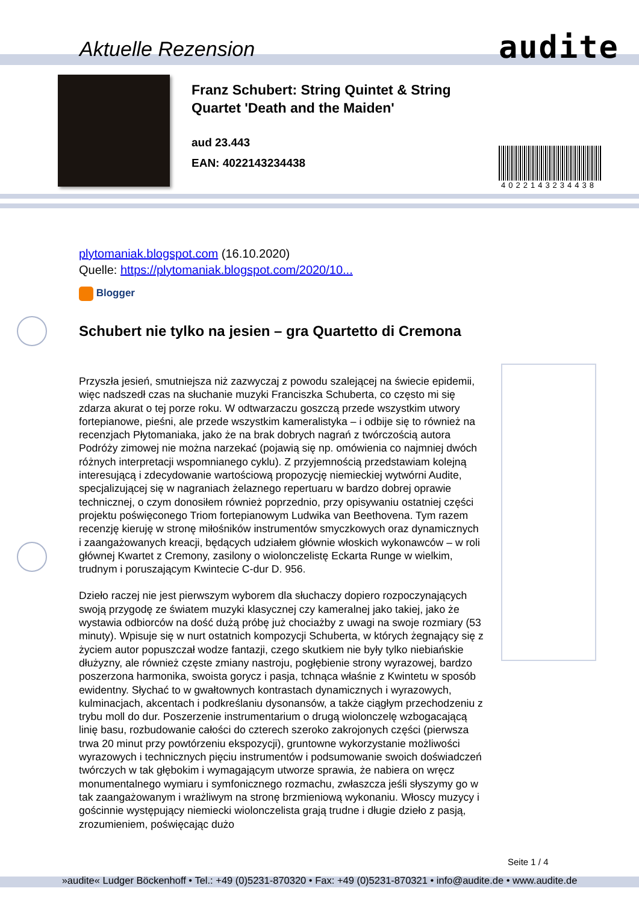Aktuelle Rezension audite
Franz Schubert: String Quintet & String
Quartet 'Death and the Maiden'
aud 23.443
EAN: 4022143234438
4022143234438
plytomaniak.blogspot.com (16.10.2020)
Quelle: https://plytomaniak.blogspot.com/2020/10...
Blogger
Schubert nie tylko na jesien – gra Quartetto di Cremona
Przyszła jesień, smutniejsza niż zazwyczaj z powodu szalejącej na świecie epidemii, więc nadszedł czas na słuchanie muzyki Franciszka Schuberta, co często mi się zdarza akurat o tej porze roku. W odtwarzaczu goszczą przede wszystkim utwory fortepianowe, pieśni, ale przede wszystkim kameralistyka – i odbije się to również na recenzjach Płytomaniaka, jako że na brak dobrych nagrań z twórczością autora Podróży zimowej nie można narzekać (pojawią się np. omówienia co najmniej dwóch różnych interpretacji wspomnianego cyklu). Z przyjemnością przedstawiam kolejną interesującą i zdecydowanie wartościową propozycję niemieckiej wytwórni Audite, specjalizującej się w nagraniach żelaznego repertuaru w bardzo dobrej oprawie technicznej, o czym donosiłem również poprzednio, przy opisywaniu ostatniej części projektu poświęconego Triom fortepianowym Ludwika van Beethovena. Tym razem recenzję kieruję w stronę miłośników instrumentów smyczkowych oraz dynamicznych i zaangażowanych kreacji, będących udziałem głównie włoskich wykonawców – w roli głównej Kwartet z Cremony, zasilony o wiolonczelistę Eckarta Runge w wielkim, trudnym i poruszającym Kwintecie C-dur D. 956.
Dzieło raczej nie jest pierwszym wyborem dla słuchaczy dopiero rozpoczynających swoją przygodę ze światem muzyki klasycznej czy kameralnej jako takiej, jako że wystawia odbiorców na dość dużą próbę już chociażby z uwagi na swoje rozmiary (53 minuty). Wpisuje się w nurt ostatnich kompozycji Schuberta, w których żegnający się z życiem autor popuszczał wodze fantazji, czego skutkiem nie były tylko niebiańskie dłużyzny, ale również częste zmiany nastroju, pogłębienie strony wyrazowej, bardzo poszerzona harmonika, swoista gorycz i pasja, tchnąca właśnie z Kwintetu w sposób ewidentny. Słychać to w gwałtownych kontrastach dynamicznych i wyrazowych, kulminacjach, akcentach i podkreślaniu dysonansów, a także ciągłym przechodzeniu z trybu moll do dur. Poszerzenie instrumentarium o drugą wiolonczelę wzbogacającą linię basu, rozbudowanie całości do czterech szeroko zakrojonych części (pierwsza trwa 20 minut przy powtórzeniu ekspozycji), gruntowne wykorzystanie możliwości wyrazowych i technicznych pięciu instrumentów i podsumowanie swoich doświadczeń twórczych w tak głębokim i wymagającym utworze sprawia, że nabiera on wręcz monumentalnego wymiaru i symfonicznego rozmachu, zwłaszcza jeśli słyszymy go w tak zaangażowanym i wrażliwym na stronę brzmieniową wykonaniu. Włoscy muzycy i gościnnie występujący niemiecki wiolonczelista grają trudne i długie dzieło z pasją, zrozumieniem, poświęcając dużo
Seite 1 / 4
»audite« Ludger Böckenhoff • Tel.: +49 (0)5231-870320 • Fax: +49 (0)5231-870321 • info@audite.de • www.audite.de